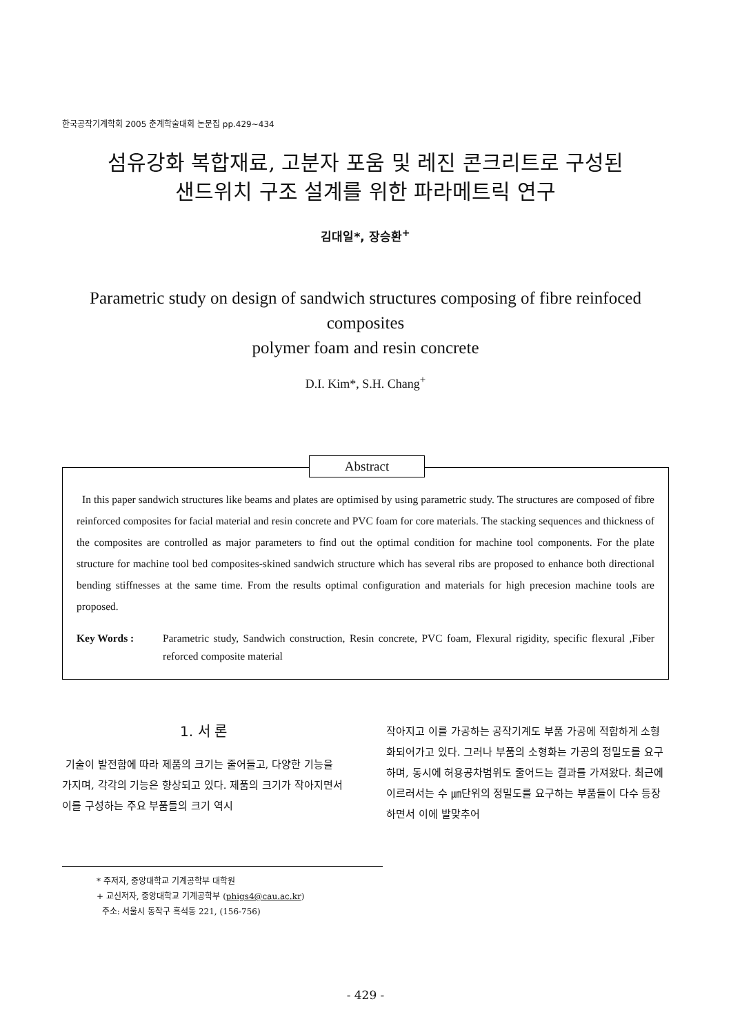한국공작기계학회 2005 춘계학술대회 논문집 pp.429~434
섬유강화 복합재료, 고분자 포움 및 레진 콘크리트로 구성된
샌드위치 구조 설계를 위한 파라메트릭 연구
김대일*, 장승환<sup>+</sup>
Parametric study on design of sandwich structures composing of fibre reinfoced composites
polymer foam and resin concrete
D.I. Kim*, S.H. Chang<sup>+</sup>
Abstract
In this paper sandwich structures like beams and plates are optimised by using parametric study. The structures are composed of fibre reinforced composites for facial material and resin concrete and PVC foam for core materials. The stacking sequences and thickness of the composites are controlled as major parameters to find out the optimal condition for machine tool components. For the plate structure for machine tool bed composites-skined sandwich structure which has several ribs are proposed to enhance both directional bending stiffnesses at the same time. From the results optimal configuration and materials for high precesion machine tools are proposed.
Key Words : Parametric study, Sandwich construction, Resin concrete, PVC foam, Flexural rigidity, specific flexural ,Fiber reforced composite material
1. 서 론
기술이 발전함에 따라 제품의 크기는 줄어들고, 다양한 기능을 가지며, 각각의 기능은 향상되고 있다. 제품의 크기가 작아지면서 이를 구성하는 주요 부품들의 크기 역시
작아지고 이를 가공하는 공작기계도 부품 가공에 적합하게 소형화되어가고 있다. 그러나 부품의 소형화는 가공의 정밀도를 요구하며, 동시에 허용공차범위도 줄어드는 결과를 가져왔다. 최근에 이르러서는 수 ㎛단위의 정밀도를 요구하는 부품들이 다수 등장하면서 이에 발맞추어
* 주저자, 중앙대학교 기계공학부 대학원
+ 교신저자, 중앙대학교 기계공학부 (phigs4@cau.ac.kr)
주소: 서울시 동작구 흑석동 221, (156-756)
- 429 -